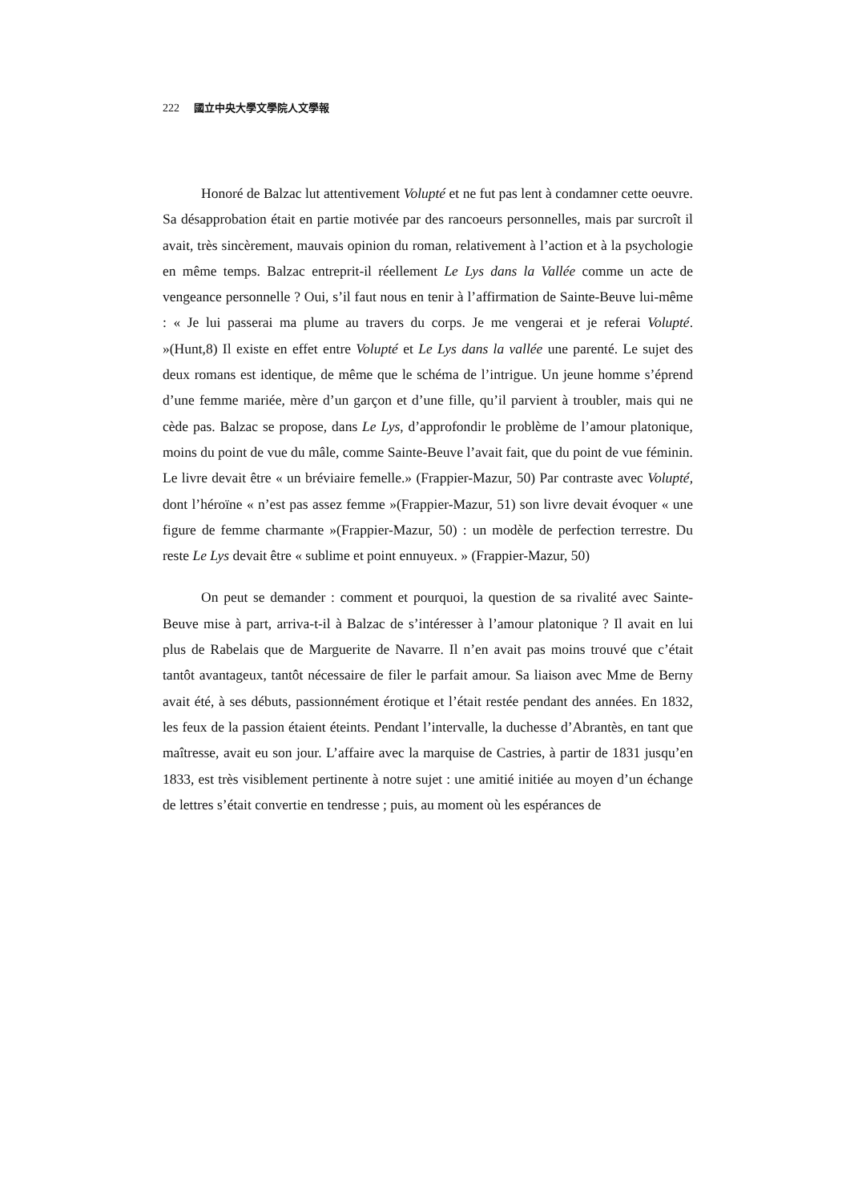222 國立中央大學文學院人文學報
Honoré de Balzac lut attentivement Volupté et ne fut pas lent à condamner cette oeuvre. Sa désapprobation était en partie motivée par des rancoeurs personnelles, mais par surcroît il avait, très sincèrement, mauvais opinion du roman, relativement à l’action et à la psychologie en même temps. Balzac entreprit-il réellement Le Lys dans la Vallée comme un acte de vengeance personnelle ? Oui, s’il faut nous en tenir à l’affirmation de Sainte-Beuve lui-même : « Je lui passerai ma plume au travers du corps. Je me vengerai et je referai Volupté. »(Hunt,8) Il existe en effet entre Volupté et Le Lys dans la vallée une parenté. Le sujet des deux romans est identique, de même que le schéma de l’intrigue. Un jeune homme s’éprend d’une femme mariée, mère d’un garçon et d’une fille, qu’il parvient à troubler, mais qui ne cède pas. Balzac se propose, dans Le Lys, d’approfondir le problème de l’amour platonique, moins du point de vue du mâle, comme Sainte-Beuve l’avait fait, que du point de vue féminin. Le livre devait être « un bréviaire femelle.» (Frappier-Mazur, 50) Par contraste avec Volupté, dont l’héroïne « n’est pas assez femme »(Frappier-Mazur, 51) son livre devait évoquer « une figure de femme charmante »(Frappier-Mazur, 50) : un modèle de perfection terrestre. Du reste Le Lys devait être « sublime et point ennuyeux. » (Frappier-Mazur, 50)
On peut se demander : comment et pourquoi, la question de sa rivalité avec Sainte-Beuve mise à part, arriva-t-il à Balzac de s’intéresser à l’amour platonique ? Il avait en lui plus de Rabelais que de Marguerite de Navarre. Il n’en avait pas moins trouvé que c’était tantôt avantageux, tantôt nécessaire de filer le parfait amour. Sa liaison avec Mme de Berny avait été, à ses débuts, passionnément érotique et l’était restée pendant des années. En 1832, les feux de la passion étaient éteints. Pendant l’intervalle, la duchesse d’Abrantès, en tant que maîtresse, avait eu son jour. L’affaire avec la marquise de Castries, à partir de 1831 jusqu’en 1833, est très visiblement pertinente à notre sujet : une amitié initiée au moyen d’un échange de lettres s’était convertie en tendresse ; puis, au moment où les espérances de